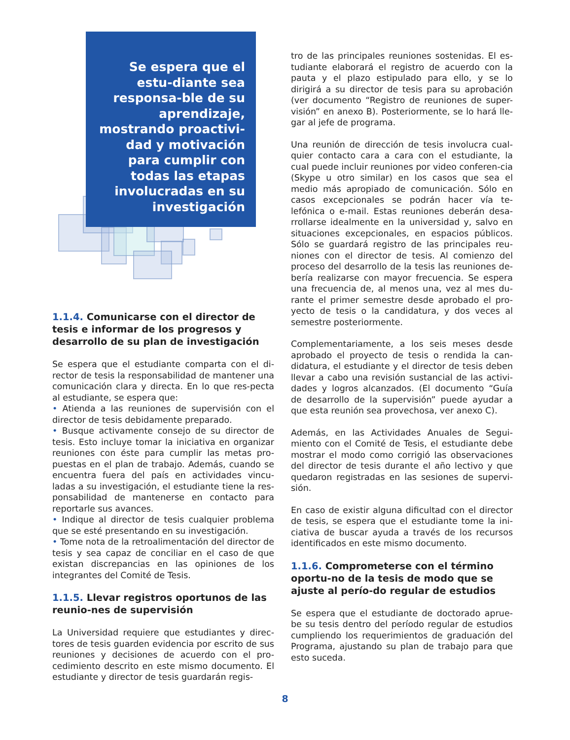Se espera que el estu-diante sea responsa-ble de su aprendizaje, mostrando proactivi-dad y motivación para cumplir con todas las etapas involucradas en su investigación
1.1.4. Comunicarse con el director de tesis e informar de los progresos y desarrollo de su plan de investigación
Se espera que el estudiante comparta con el di-rector de tesis la responsabilidad de mantener una comunicación clara y directa. En lo que res-pecta al estudiante, se espera que:
• Atienda a las reuniones de supervisión con el director de tesis debidamente preparado.
• Busque activamente consejo de su director de tesis. Esto incluye tomar la iniciativa en organizar reuniones con éste para cumplir las metas pro-puestas en el plan de trabajo. Además, cuando se encuentra fuera del país en actividades vincu-ladas a su investigación, el estudiante tiene la res-ponsabilidad de mantenerse en contacto para reportarle sus avances.
• Indique al director de tesis cualquier problema que se esté presentando en su investigación.
• Tome nota de la retroalimentación del director de tesis y sea capaz de conciliar en el caso de que existan discrepancias en las opiniones de los integrantes del Comité de Tesis.
1.1.5. Llevar registros oportunos de las reunio-nes de supervisión
La Universidad requiere que estudiantes y direc-tores de tesis guarden evidencia por escrito de sus reuniones y decisiones de acuerdo con el pro-cedimiento descrito en este mismo documento. El estudiante y director de tesis guardarán regis-
tro de las principales reuniones sostenidas. El es-tudiante elaborará el registro de acuerdo con la pauta y el plazo estipulado para ello, y se lo dirigirá a su director de tesis para su aprobación (ver documento “Registro de reuniones de super-visión” en anexo B). Posteriormente, se lo hará lle-gar al jefe de programa.
Una reunión de dirección de tesis involucra cual-quier contacto cara a cara con el estudiante, la cual puede incluir reuniones por video conferen-cia (Skype u otro similar) en los casos que sea el medio más apropiado de comunicación. Sólo en casos excepcionales se podrán hacer vía te-lefónica o e-mail. Estas reuniones deberán desa-rrollarse idealmente en la universidad y, salvo en situaciones excepcionales, en espacios públicos. Sólo se guardará registro de las principales reu-niones con el director de tesis. Al comienzo del proceso del desarrollo de la tesis las reuniones de-bería realizarse con mayor frecuencia. Se espera una frecuencia de, al menos una, vez al mes du-rante el primer semestre desde aprobado el pro-yecto de tesis o la candidatura, y dos veces al semestre posteriormente.
Complementariamente, a los seis meses desde aprobado el proyecto de tesis o rendida la can-didatura, el estudiante y el director de tesis deben llevar a cabo una revisión sustancial de las activi-dades y logros alcanzados. (El documento “Guía de desarrollo de la supervisión” puede ayudar a que esta reunión sea provechosa, ver anexo C).
Además, en las Actividades Anuales de Segui-miento con el Comité de Tesis, el estudiante debe mostrar el modo como corrigió las observaciones del director de tesis durante el año lectivo y que quedaron registradas en las sesiones de supervi-sión.
En caso de existir alguna dificultad con el director de tesis, se espera que el estudiante tome la ini-ciativa de buscar ayuda a través de los recursos identificados en este mismo documento.
1.1.6. Comprometerse con el término oportu-no de la tesis de modo que se ajuste al perío-do regular de estudios
Se espera que el estudiante de doctorado aprue-be su tesis dentro del período regular de estudios cumpliendo los requerimientos de graduación del Programa, ajustando su plan de trabajo para que esto suceda.
8